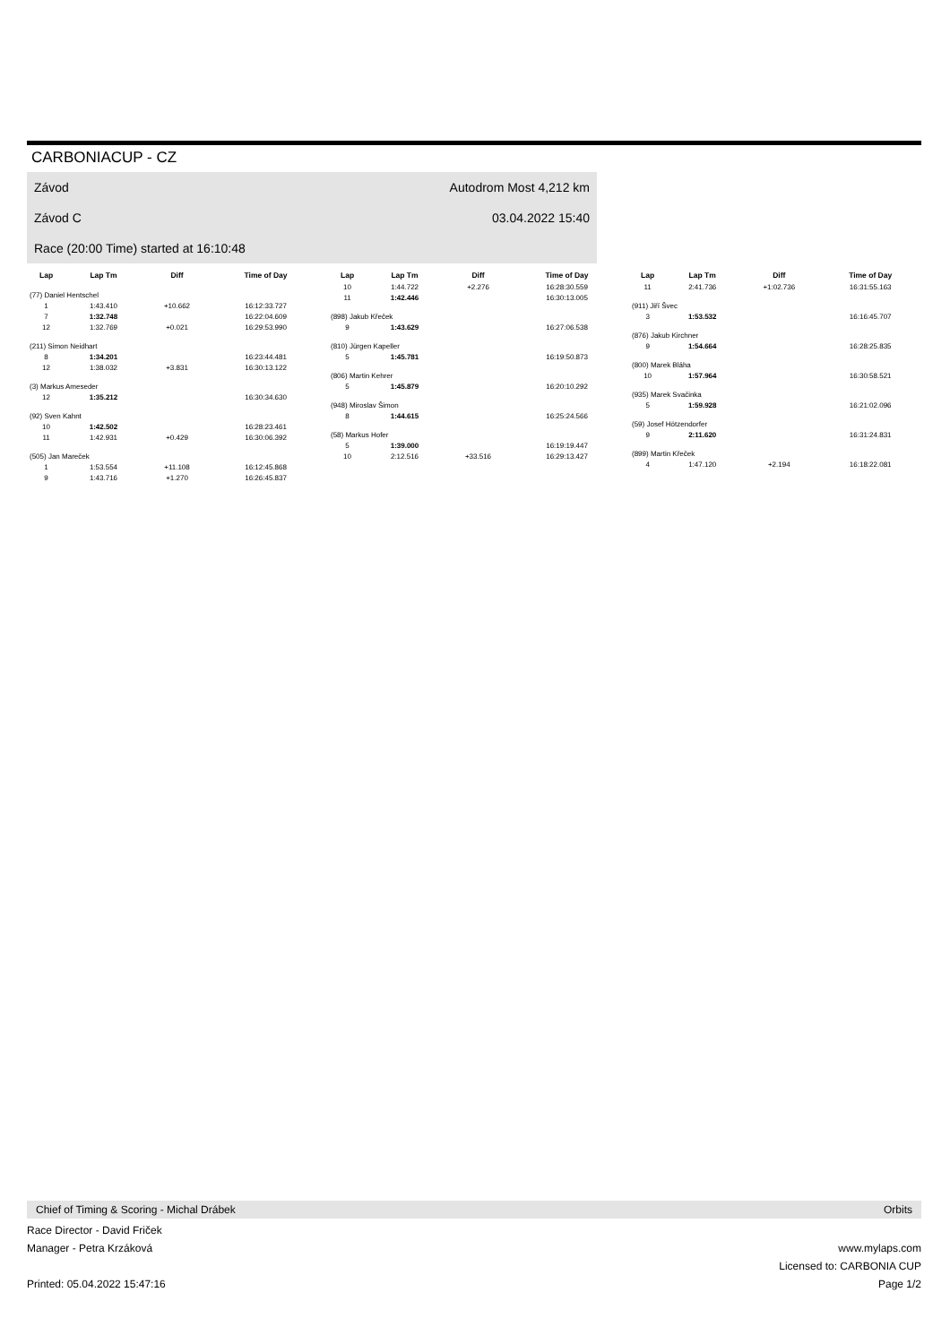CARBONIACUP - CZ
Závod Autodrom Most 4,212 km
Závod C 03.04.2022 15:40
Race (20:00 Time) started at 16:10:48
| Lap | Lap Tm | Diff | Time of Day |
| --- | --- | --- | --- |
| (77) Daniel Hentschel | | | |
| 1 | 1:43.410 | +10.662 | 16:12:33.727 |
| 7 | 1:32.748 | | 16:22:04.609 |
| 12 | 1:32.769 | +0.021 | 16:29:53.990 |
| (211) Simon Neidhart | | | |
| 8 | 1:34.201 | | 16:23:44.481 |
| 12 | 1:38.032 | +3.831 | 16:30:13.122 |
| (3) Markus Ameseder | | | |
| 12 | 1:35.212 | | 16:30:34.630 |
| (92) Sven Kahnt | | | |
| 10 | 1:42.502 | | 16:28:23.461 |
| 11 | 1:42.931 | +0.429 | 16:30:06.392 |
| (505) Jan Mareček | | | |
| 1 | 1:53.554 | +11.108 | 16:12:45.868 |
| 9 | 1:43.716 | +1.270 | 16:26:45.837 |
| Lap | Lap Tm | Diff | Time of Day |
| --- | --- | --- | --- |
| 10 | 1:44.722 | +2.276 | 16:28:30.559 |
| 11 | 1:42.446 | | 16:30:13.005 |
| (898) Jakub Křeček | | | |
| 9 | 1:43.629 | | 16:27:06.538 |
| (810) Jürgen Kapeller | | | |
| 5 | 1:45.781 | | 16:19:50.873 |
| (806) Martin Kehrer | | | |
| 5 | 1:45.879 | | 16:20:10.292 |
| (948) Miroslav Šimon | | | |
| 8 | 1:44.615 | | 16:25:24.566 |
| (58) Markus Hofer | | | |
| 5 | 1:39.000 | | 16:19:19.447 |
| 10 | 2:12.516 | +33.516 | 16:29:13.427 |
| Lap | Lap Tm | Diff | Time of Day |
| --- | --- | --- | --- |
| 11 | 2:41.736 | +1:02.736 | 16:31:55.163 |
| (911) Jiří Švec | | | |
| 3 | 1:53.532 | | 16:16:45.707 |
| (876) Jakub Kirchner | | | |
| 9 | 1:54.664 | | 16:28:25.835 |
| (800) Marek Bláha | | | |
| 10 | 1:57.964 | | 16:30:58.521 |
| (935) Marek Svačinka | | | |
| 5 | 1:59.928 | | 16:21:02.096 |
| (59) Josef Hötzendorfer | | | |
| 9 | 2:11.620 | | 16:31:24.831 |
| (899) Martin Křeček | | | |
| 4 | 1:47.120 | +2.194 | 16:18:22.081 |
Chief of Timing & Scoring - Michal Drábek Orbits
Race Director - David Friček
Manager - Petra Krzáková www.mylaps.com
Licensed to: CARBONIA CUP
Printed: 05.04.2022 15:47:16 Page 1/2